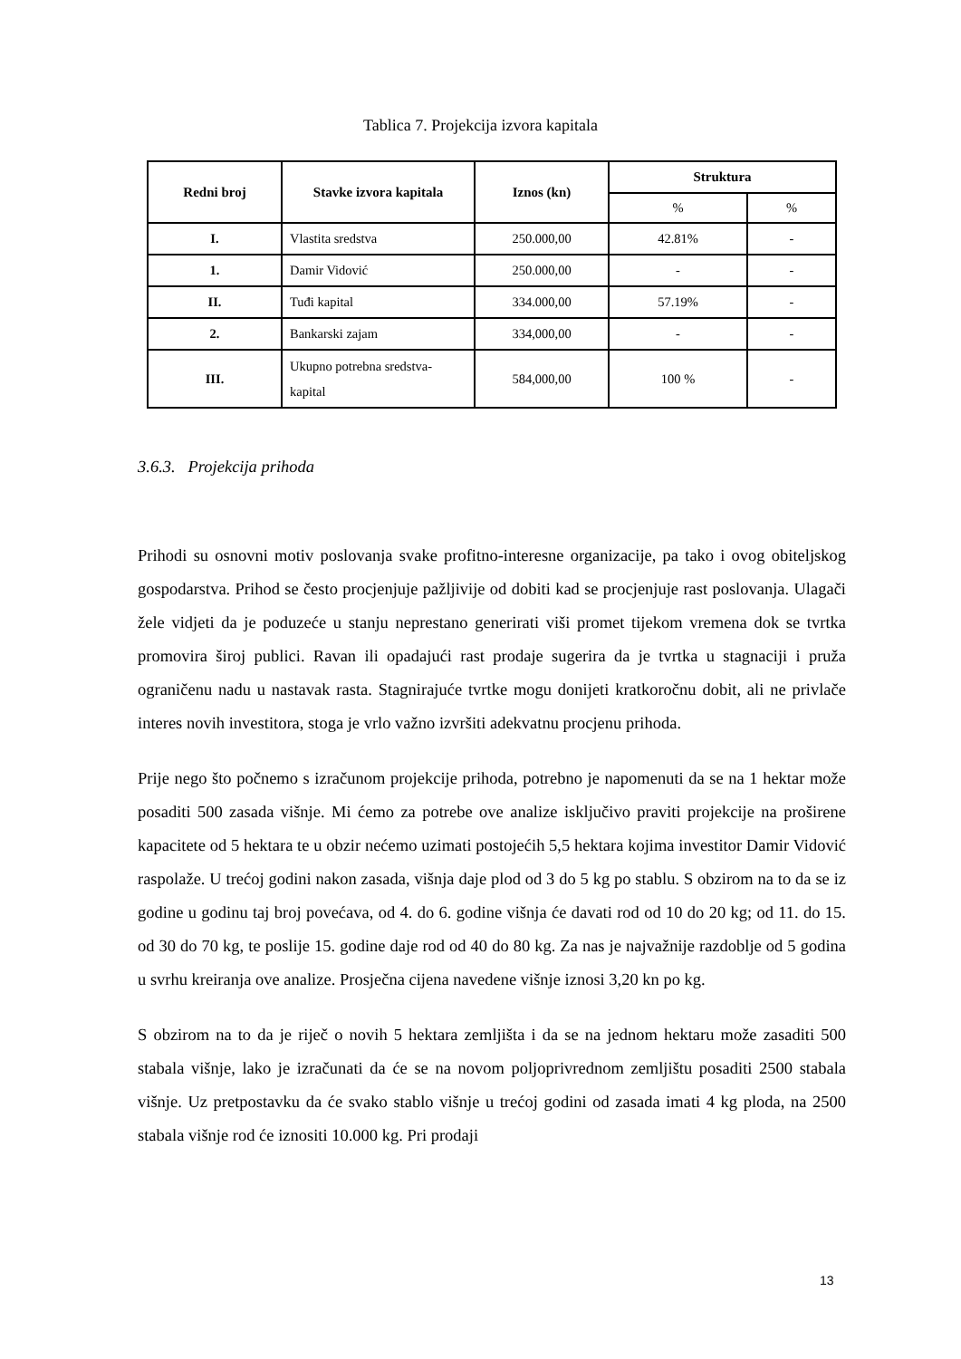Tablica 7. Projekcija izvora kapitala
| Redni broj | Stavke izvora kapitala | Iznos (kn) | Struktura | |
| --- | --- | --- | --- | --- |
| | | | % | % |
| I. | Vlastita sredstva | 250.000,00 | 42.81% | - |
| 1. | Damir Vidović | 250.000,00 | - | - |
| II. | Tuđi kapital | 334.000,00 | 57.19% | - |
| 2. | Bankarski zajam | 334,000,00 | - | - |
| III. | Ukupno potrebna sredstva-kapital | 584,000,00 | 100 % | - |
3.6.3. Projekcija prihoda
Prihodi su osnovni motiv poslovanja svake profitno-interesne organizacije, pa tako i ovog obiteljskog gospodarstva. Prihod se često procjenjuje pažljivije od dobiti kad se procjenjuje rast poslovanja. Ulagači žele vidjeti da je poduzeće u stanju neprestano generirati viši promet tijekom vremena dok se tvrtka promovira široj publici. Ravan ili opadajući rast prodaje sugerira da je tvrtka u stagnaciji i pruža ograničenu nadu u nastavak rasta. Stagnirajuće tvrtke mogu donijeti kratkoročnu dobit, ali ne privlače interes novih investitora, stoga je vrlo važno izvršiti adekvatnu procjenu prihoda.
Prije nego što počnemo s izračunom projekcije prihoda, potrebno je napomenuti da se na 1 hektar može posaditi 500 zasada višnje. Mi ćemo za potrebe ove analize isključivo praviti projekcije na proširene kapacitete od 5 hektara te u obzir nećemo uzimati postojećih 5,5 hektara kojima investitor Damir Vidović raspolaže. U trećoj godini nakon zasada, višnja daje plod od 3 do 5 kg po stablu. S obzirom na to da se iz godine u godinu taj broj povećava, od 4. do 6. godine višnja će davati rod od 10 do 20 kg; od 11. do 15. od 30 do 70 kg, te poslije 15. godine daje rod od 40 do 80 kg. Za nas je najvažnije razdoblje od 5 godina u svrhu kreiranja ove analize. Prosječna cijena navedene višnje iznosi 3,20 kn po kg.
S obzirom na to da je riječ o novih 5 hektara zemljišta i da se na jednom hektaru može zasaditi 500 stabala višnje, lako je izračunati da će se na novom poljoprivrednom zemljištu posaditi 2500 stabala višnje. Uz pretpostavku da će svako stablo višnje u trećoj godini od zasada imati 4 kg ploda, na 2500 stabala višnje rod će iznositi 10.000 kg. Pri prodaji
13